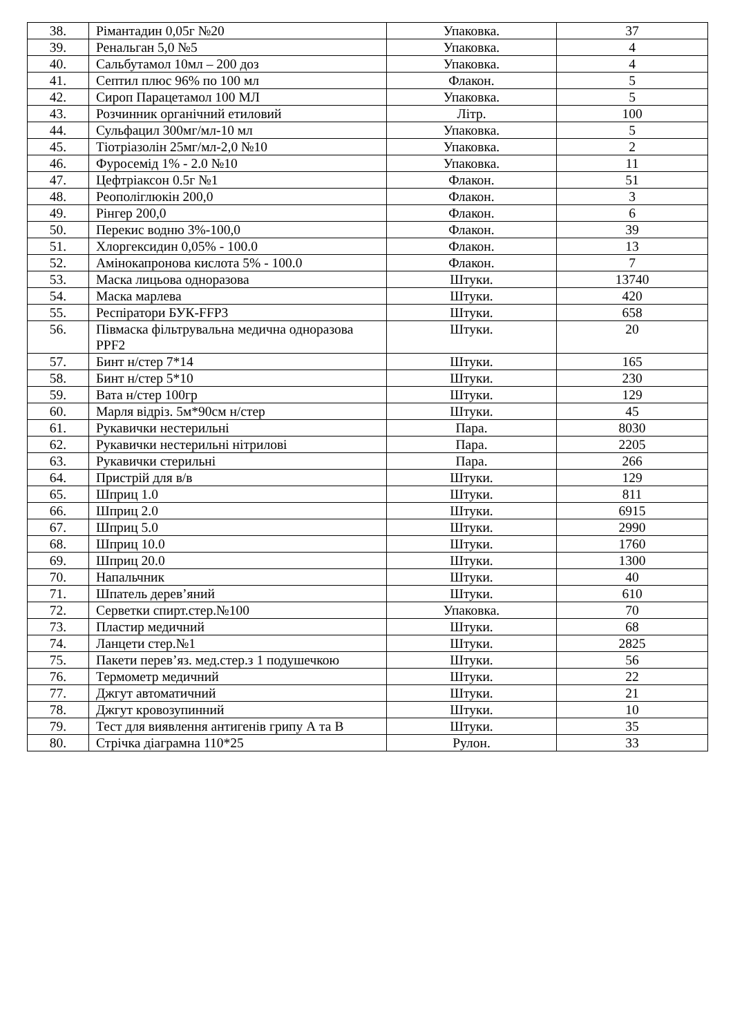| 38. | Рімантадин 0,05г №20 | Упаковка. | 37 |
| 39. | Ренальган 5,0 №5 | Упаковка. | 4 |
| 40. | Сальбутамол 10мл – 200 доз | Упаковка. | 4 |
| 41. | Септил плюс 96% по 100 мл | Флакон. | 5 |
| 42. | Сироп Парацетамол 100 МЛ | Упаковка. | 5 |
| 43. | Розчинник органічний етиловий | Літр. | 100 |
| 44. | Сульфацил 300мг/мл-10 мл | Упаковка. | 5 |
| 45. | Тіотріазолін 25мг/мл-2,0 №10 | Упаковка. | 2 |
| 46. | Фуросемід 1% - 2.0 №10 | Упаковка. | 11 |
| 47. | Цефтріаксон 0.5г №1 | Флакон. | 51 |
| 48. | Реополіглюкін 200,0 | Флакон. | 3 |
| 49. | Рінгер 200,0 | Флакон. | 6 |
| 50. | Перекис водню 3%-100,0 | Флакон. | 39 |
| 51. | Хлоргексидин 0,05% - 100.0 | Флакон. | 13 |
| 52. | Амінокапронова кислота 5% - 100.0 | Флакон. | 7 |
| 53. | Маска лицьова одноразова | Штуки. | 13740 |
| 54. | Маска марлева | Штуки. | 420 |
| 55. | Респіратори БУК-FFP3 | Штуки. | 658 |
| 56. | Півмаска фільтрувальна медична одноразова PPF2 | Штуки. | 20 |
| 57. | Бинт н/стер 7*14 | Штуки. | 165 |
| 58. | Бинт н/стер 5*10 | Штуки. | 230 |
| 59. | Вата н/стер 100гр | Штуки. | 129 |
| 60. | Марля відріз. 5м*90см н/стер | Штуки. | 45 |
| 61. | Рукавички нестерильні | Пара. | 8030 |
| 62. | Рукавички нестерильні нітрилові | Пара. | 2205 |
| 63. | Рукавички стерильні | Пара. | 266 |
| 64. | Пристрій для в/в | Штуки. | 129 |
| 65. | Шприц 1.0 | Штуки. | 811 |
| 66. | Шприц 2.0 | Штуки. | 6915 |
| 67. | Шприц 5.0 | Штуки. | 2990 |
| 68. | Шприц 10.0 | Штуки. | 1760 |
| 69. | Шприц 20.0 | Штуки. | 1300 |
| 70. | Напальчник | Штуки. | 40 |
| 71. | Шпатель дерев’яний | Штуки. | 610 |
| 72. | Серветки спирт.стер.№100 | Упаковка. | 70 |
| 73. | Пластир медичний | Штуки. | 68 |
| 74. | Ланцети стер.№1 | Штуки. | 2825 |
| 75. | Пакети перев’яз. мед.стер.з 1 подушечкою | Штуки. | 56 |
| 76. | Термометр медичний | Штуки. | 22 |
| 77. | Джгут автоматичний | Штуки. | 21 |
| 78. | Джгут кровозупинний | Штуки. | 10 |
| 79. | Тест для виявлення антигенів грипу А та В | Штуки. | 35 |
| 80. | Стрічка діаграмна 110*25 | Рулон. | 33 |